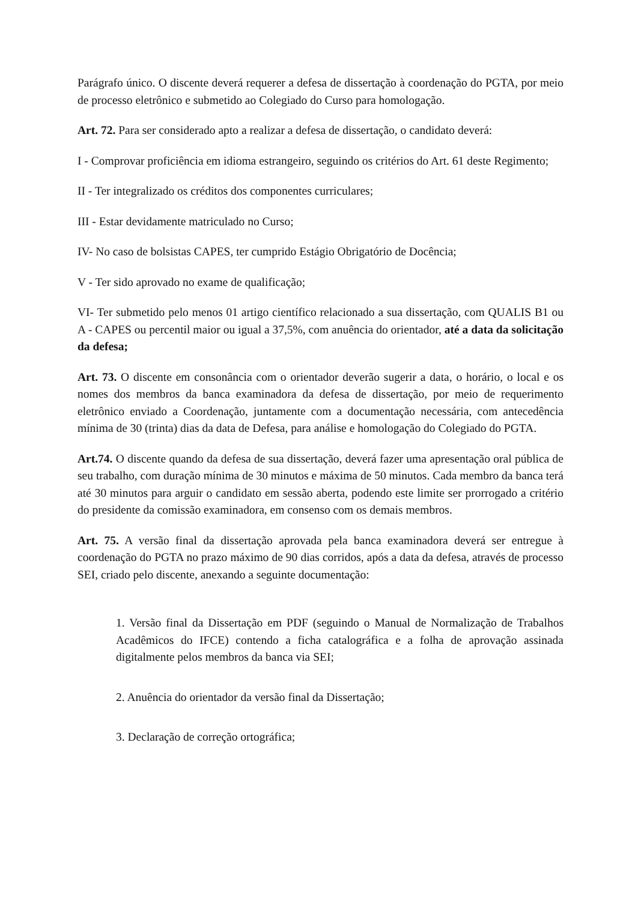Parágrafo único. O discente deverá requerer a defesa de dissertação à coordenação do PGTA, por meio de processo eletrônico e submetido ao Colegiado do Curso para homologação.
Art. 72. Para ser considerado apto a realizar a defesa de dissertação, o candidato deverá:
I - Comprovar proficiência em idioma estrangeiro, seguindo os critérios do Art. 61 deste Regimento;
II - Ter integralizado os créditos dos componentes curriculares;
III - Estar devidamente matriculado no Curso;
IV- No caso de bolsistas CAPES, ter cumprido Estágio Obrigatório de Docência;
V - Ter sido aprovado no exame de qualificação;
VI- Ter submetido pelo menos 01 artigo científico relacionado a sua dissertação, com QUALIS B1 ou A - CAPES ou percentil maior ou igual a 37,5%, com anuência do orientador, até a data da solicitação da defesa;
Art. 73. O discente em consonância com o orientador deverão sugerir a data, o horário, o local e os nomes dos membros da banca examinadora da defesa de dissertação, por meio de requerimento eletrônico enviado a Coordenação, juntamente com a documentação necessária, com antecedência mínima de 30 (trinta) dias da data de Defesa, para análise e homologação do Colegiado do PGTA.
Art.74. O discente quando da defesa de sua dissertação, deverá fazer uma apresentação oral pública de seu trabalho, com duração mínima de 30 minutos e máxima de 50 minutos. Cada membro da banca terá até 30 minutos para arguir o candidato em sessão aberta, podendo este limite ser prorrogado a critério do presidente da comissão examinadora, em consenso com os demais membros.
Art. 75. A versão final da dissertação aprovada pela banca examinadora deverá ser entregue à coordenação do PGTA no prazo máximo de 90 dias corridos, após a data da defesa, através de processo SEI, criado pelo discente, anexando a seguinte documentação:
1. Versão final da Dissertação em PDF (seguindo o Manual de Normalização de Trabalhos Acadêmicos do IFCE) contendo a ficha catalográfica e a folha de aprovação assinada digitalmente pelos membros da banca via SEI;
2. Anuência do orientador da versão final da Dissertação;
3. Declaração de correção ortográfica;